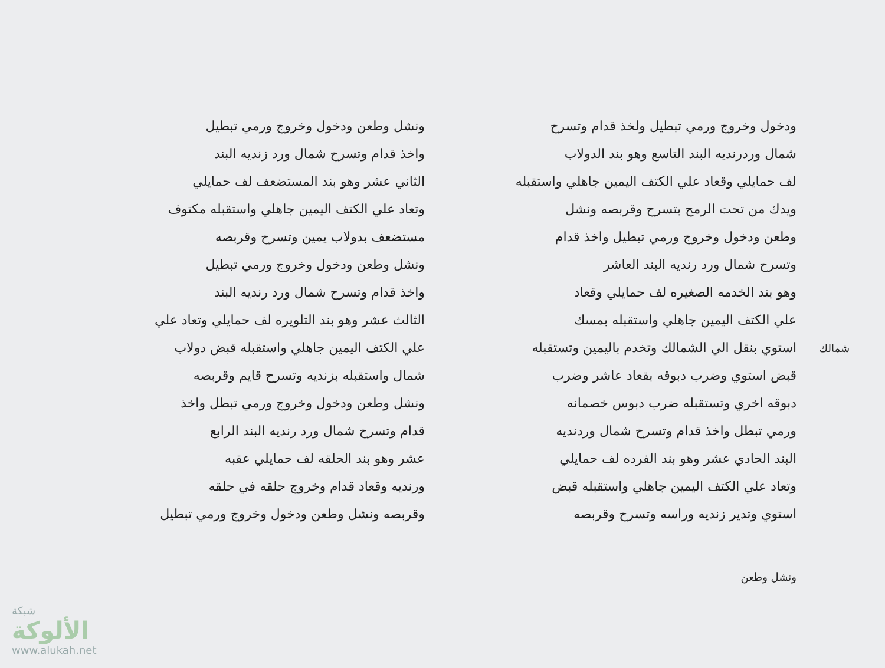ودخول وخروج ورمي تبطيل ولخذ قدام وتسرح
شمال وردرنديه البند التاسع وهو بند الدولاب
لف حمايلي وقعاد علي الكتف اليمين جاهلي واستقبله
ويدك من تحت الرمح بتسرح وقربصه ونشل
وطعن ودخول وخروج ورمي تبطيل واخذ قدام
وتسرح شمال ورد رنديه البند العاشر
وهو بند الخدمه الصغيره لف حمايلي وقعاد
علي الكتف اليمين جاهلي واستقبله بمسك
استوي بنقل الي الشمالك وتخدم باليمين وتستقبله
قبض استوي وضرب دبوقه بقعاد عاشر وضرب
دبوقه اخري وتستقبله ضرب دبوس خصمانه
ورمي تبطل واخذ قدام وتسرح شمال وردنديه
البند الحادي عشر وهو بند الفرده لف حمايلي
وتعاد علي الكتف اليمين جاهلي واستقبله قبض
استوي وتدير زنديه وراسه وتسرح وقربصه
ونشل وطعن
ونشل وطعن ودخول وخروج ورمي تبطيل
واخذ قدام وتسرح شمال ورد زنديه البند
الثاني عشر وهو بند المستضعف لف حمايلي
وتعاد علي الكتف اليمين جاهلي واستقبله مكتوف
مستضعف بدولاب يمين وتسرح وقربصه
ونشل وطعن ودخول وخروج ورمي تبطيل
واخذ قدام وتسرح شمال ورد رنديه البند
الثالث عشر وهو بند التلويره لف حمايلي وتعاد علي
علي الكتف اليمين جاهلي واستقبله قبض دولاب
شمال واستقبله بزنديه وتسرح قايم وقربصه
ونشل وطعن ودخول وخروج ورمي تبطل واخذ
قدام وتسرح شمال ورد رنديه البند الرابع
عشر وهو بند الحلقه لف حمايلي عقبه
ورنديه وقعاد قدام وخروج حلقه في حلقه
وقربصه ونشل وطعن ودخول وخروج ورمي تبطيل
شمالك
شبكة
الألوكة
www.alukah.net